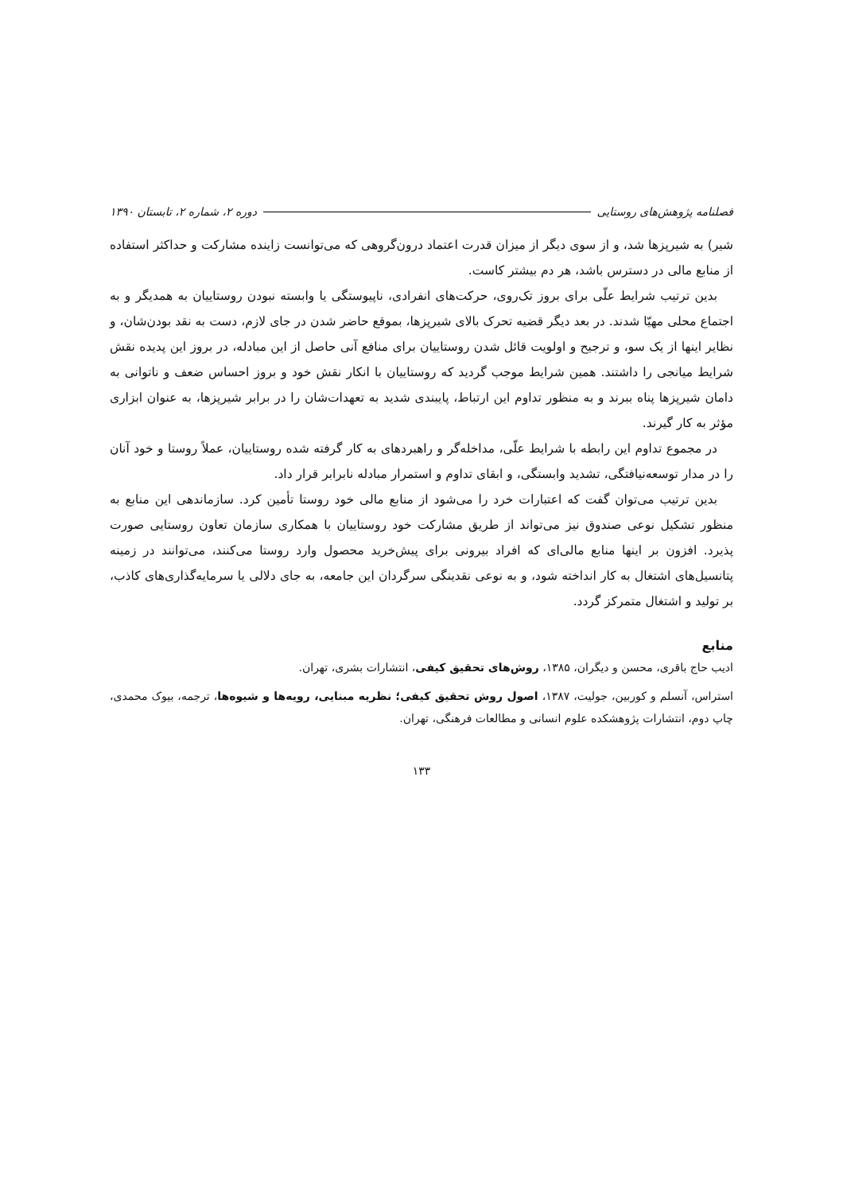فصلنامه پژوهش‌های روستایی دوره ۲، شماره ۲، تابستان ۱۳۹۰
شیر) به شیرپزها شد، و از سوی دیگر از میزان قدرت اعتماد درون‌گروهی که می‌توانست زاینده مشارکت و حداکثر استفاده از منابع مالی در دسترس باشد، هر دم بیشتر کاست.
بدین ترتیب شرایط علّی برای بروز تک‌روی، حرکت‌های انفرادی، ناپیوستگی یا وابسته نبودن روستاییان به همدیگر و به اجتماع محلی مهیّا شدند. در بعد دیگر قضیه تحرک بالای شیرپزها، بموقع حاضر شدن در جای لازم، دست به نقد بودن‌شان، و نظایر اینها از یک سو، و ترجیح و اولویت قائل شدن روستاییان برای منافع آنی حاصل از این مبادله، در بروز این پدیده نقش شرایط میانجی را داشتند. همین شرایط موجب گردید که روستاییان با انکار نقش خود و بروز احساس ضعف و ناتوانی به دامان شیرپزها پناه ببرند و به منظور تداوم این ارتباط، پایبندی شدید به تعهدات‌شان را در برابر شیرپزها، به عنوان ابزاری مؤثر به کار گیرند.
در مجموع تداوم این رابطه با شرایط علّی، مداخله‌گر و راهبردهای به کار گرفته شده روستاییان، عملاً روستا و خود آنان را در مدار توسعه‌نیافتگی، تشدید وابستگی، و ابقای تداوم و استمرار مبادله نابرابر قرار داد.
بدین ترتیب می‌توان گفت که اعتبارات خرد را می‌شود از منابع مالی خود روستا تأمین کرد. سازماندهی این منابع به منظور تشکیل نوعی صندوق نیز می‌تواند از طریق مشارکت خود روستاییان با همکاری سازمان تعاون روستایی صورت پذیرد. افزون بر اینها منابع مالی‌ای که افراد بیرونی برای پیش‌خرید محصول وارد روستا می‌کنند، می‌توانند در زمینه پتانسیل‌های اشتغال به کار انداخته شود، و به نوعی نقدینگی سرگردان این جامعه، به جای دلالی یا سرمایه‌گذاری‌های کاذب، بر تولید و اشتغال متمرکز گردد.
منابع
ادیب حاج باقری، محسن و دیگران، ۱۳۸۵، روش‌های تحقیق کیفی، انتشارات بشری، تهران.
استراس، آنسلم و کوربین، جولیت، ۱۳۸۷، اصول روش تحقیق کیفی؛ نظریه مبنایی، رویه‌ها و شیوه‌ها، ترجمه، بیوک محمدی، چاپ دوم، انتشارات پژوهشکده علوم انسانی و مطالعات فرهنگی، تهران.
۱۳۳